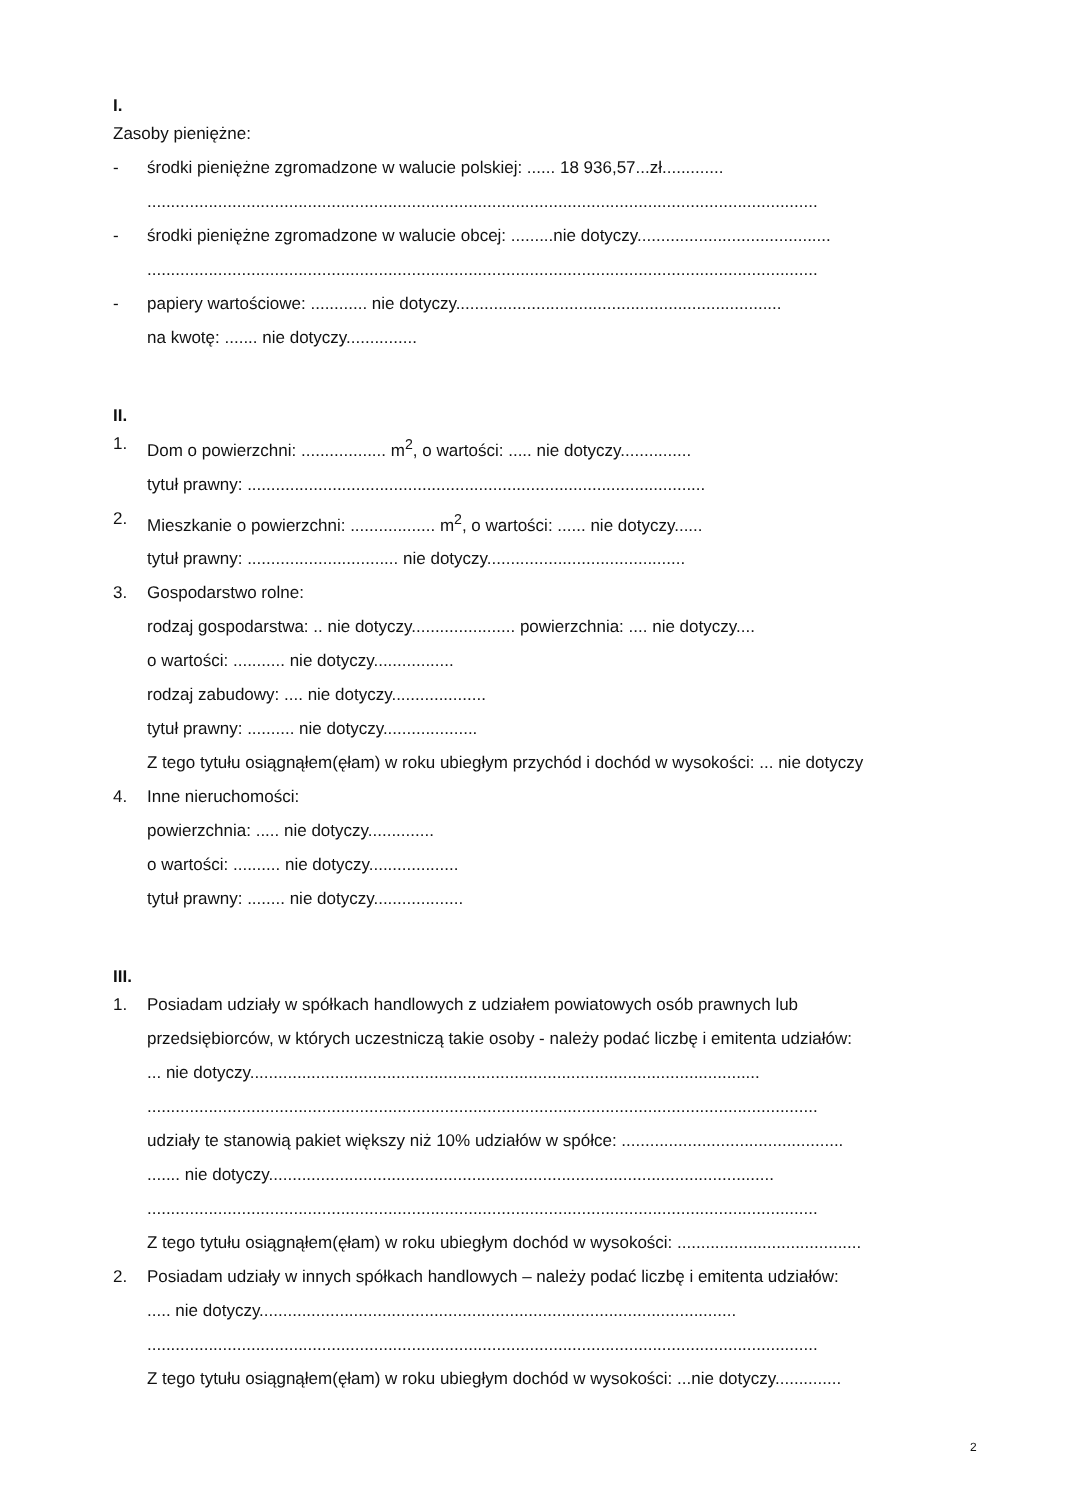I.
Zasoby pieniężne:
- środki pieniężne zgromadzone w walucie polskiej: ...... 18 936,57...zł.............
..............................................................................................................................................
- środki pieniężne zgromadzone w walucie obcej: .........nie dotyczy.........................................
..............................................................................................................................................
- papiery wartościowe: ............ nie dotyczy.....................................................................
na kwotę: ....... nie dotyczy...............
II.
1. Dom o powierzchni: .................. m<sup>2</sup>, o wartości: ..... nie dotyczy...............
tytuł prawny: .................................................................................................
2. Mieszkanie o powierzchni: .................. m<sup>2</sup>, o wartości: ...... nie dotyczy......
tytuł prawny: ................................ nie dotyczy..........................................
3. Gospodarstwo rolne:
rodzaj gospodarstwa: .. nie dotyczy...................... powierzchnia: .... nie dotyczy....
o wartości: ........... nie dotyczy.................
rodzaj zabudowy: .... nie dotyczy....................
tytuł prawny: .......... nie dotyczy....................
Z tego tytułu osiągnąłem(ęłam) w roku ubiegłym przychód i dochód w wysokości: ... nie dotyczy
4. Inne nieruchomości:
powierzchnia: ..... nie dotyczy..............
o wartości: .......... nie dotyczy...................
tytuł prawny: ........ nie dotyczy...................
III.
1. Posiadam udziały w spółkach handlowych z udziałem powiatowych osób prawnych lub
przedsiębiorców, w których uczestniczą takie osoby - należy podać liczbę i emitenta udziałów:
... nie dotyczy............................................................................................................
..............................................................................................................................................
udziały te stanowią pakiet większy niż 10% udziałów w spółce: ...............................................
....... nie dotyczy...........................................................................................................
..............................................................................................................................................
Z tego tytułu osiągnąłem(ęłam) w roku ubiegłym dochód w wysokości: .......................................
2. Posiadam udziały w innych spółkach handlowych – należy podać liczbę i emitenta udziałów:
..... nie dotyczy.....................................................................................................
..............................................................................................................................................
Z tego tytułu osiągnąłem(ęłam) w roku ubiegłym dochód w wysokości: ...nie dotyczy..............
2